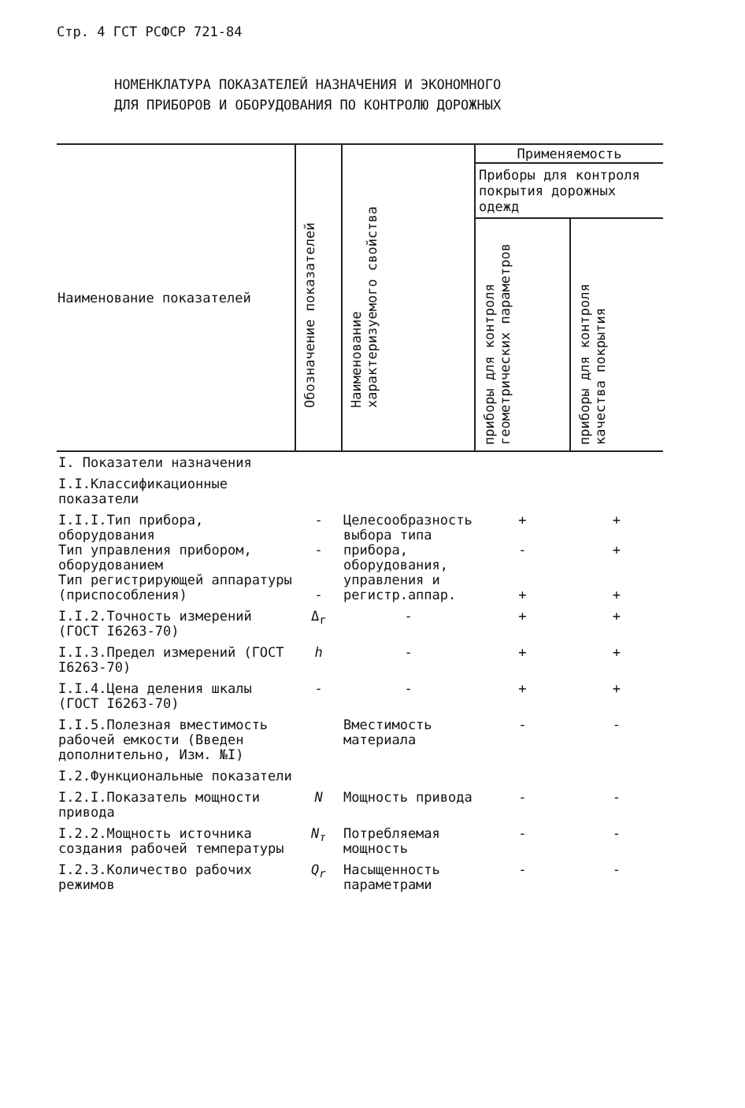Стр. 4 ГСТ РСФСР 721-84
НОМЕНКЛАТУРА ПОКАЗАТЕЛЕЙ НАЗНАЧЕНИЯ И ЭКОНОМНОГО
ДЛЯ ПРИБОРОВ И ОБОРУДОВАНИЯ ПО КОНТРОЛЮ ДОРОЖНЫХ
| Наименование показателей | Обозначение показателей | Наименование характеризуемого свойства | Применяемость | |
| --- | --- | --- | --- | --- |
| | | | Приборы для контроля покрытия дорожных одежд | |
| | | | приборы для контроля геометрических параметров | приборы для контроля качества покрытия |
| I. Показатели назначения | | | | |
| I.I.Классификационные показатели | | | | |
| I.I.I.Тип прибора, оборудования Тип управления прибором, оборудованием Тип регистрирующей аппаратуры (приспособления) | - - - | Целесообразность выбора типа прибора, оборудования, управления и регистр.аппар. | + - + | + + + |
| I.I.2.Точность измерений (ГОСТ I6263-70) | Δ<sub>r</sub> | - | + | + |
| I.I.3.Предел измерений (ГОСТ I6263-70) | h | - | + | + |
| I.I.4.Цена деления шкалы (ГОСТ I6263-70) | - | - | + | + |
| I.I.5.Полезная вместимость рабочей емкости (Введен дополнительно, Изм. №I) | | Вместимость материала | - | - |
| I.2.Функциональные показатели | | | | |
| I.2.I.Показатель мощности привода | N | Мощность привода | - | - |
| I.2.2.Мощность источника создания рабочей температуры | N<sub>т</sub> | Потребляемая мощность | - | - |
| I.2.3.Количество рабочих режимов | Q<sub>r</sub> | Насыщенность параметрами | - | - |